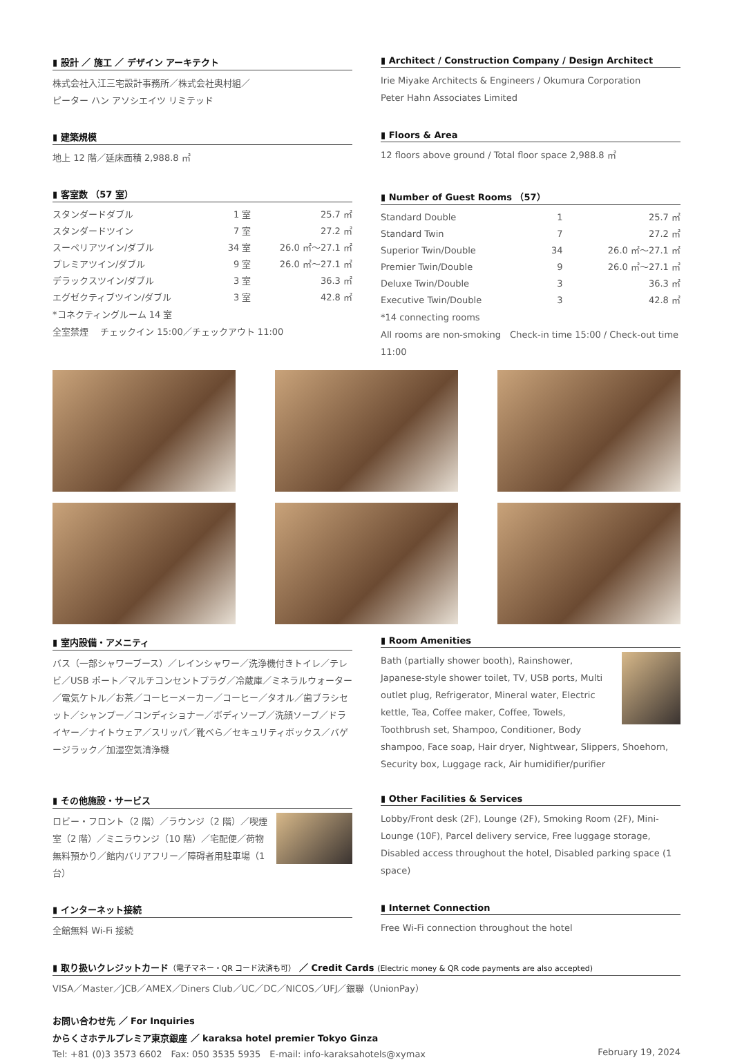▮ 設計 ／ 施工 ／ デザイン アーキテクト
株式会社入江三宅設計事務所／株式会社奥村組／
ピーター ハン アソシエイツ リミテッド
▮ Architect / Construction Company / Design Architect
Irie Miyake Architects & Engineers / Okumura Corporation
Peter Hahn Associates Limited
▮ 建築規模
地上 12 階／延床面積 2,988.8 ㎡
▮ Floors & Area
12 floors above ground / Total floor space 2,988.8 ㎡
▮ 客室数 （57 室）
| スタンダードダブル | 1 室 | 25.7 ㎡ |
| スタンダードツイン | 7 室 | 27.2 ㎡ |
| スーペリアツイン/ダブル | 34 室 | 26.0 ㎡～27.1 ㎡ |
| プレミアツイン/ダブル | 9 室 | 26.0 ㎡～27.1 ㎡ |
| デラックスツイン/ダブル | 3 室 | 36.3 ㎡ |
| エグゼクティブツイン/ダブル | 3 室 | 42.8 ㎡ |
*コネクティングルーム 14 室
全室禁煙　 チェックイン 15:00／チェックアウト 11:00
▮ Number of Guest Rooms （57）
| Standard Double | 1 | 25.7 ㎡ |
| Standard Twin | 7 | 27.2 ㎡ |
| Superior Twin/Double | 34 | 26.0 ㎡～27.1 ㎡ |
| Premier Twin/Double | 9 | 26.0 ㎡～27.1 ㎡ |
| Deluxe Twin/Double | 3 | 36.3 ㎡ |
| Executive Twin/Double | 3 | 42.8 ㎡ |
*14 connecting rooms
All rooms are non-smoking　Check-in time 15:00 / Check-out time 11:00
▮ 室内設備・アメニティ
バス（一部シャワーブース）／レインシャワー／洗浄機付きトイレ／テレビ／USB ポート／マルチコンセントプラグ／冷蔵庫／ミネラルウォーター／電気ケトル／お茶／コーヒーメーカー／コーヒー／タオル／歯ブラシセット／シャンプー／コンディショナー／ボディソープ／洗顔ソープ／ドライヤー／ナイトウェア／スリッパ／靴べら／セキュリティボックス／バゲージラック／加湿空気清浄機
▮ Room Amenities
Bath (partially shower booth), Rainshower, Japanese-style shower toilet, TV, USB ports, Multi outlet plug, Refrigerator, Mineral water, Electric kettle, Tea, Coffee maker, Coffee, Towels, Toothbrush set, Shampoo, Conditioner, Body shampoo, Face soap, Hair dryer, Nightwear, Slippers, Shoehorn, Security box, Luggage rack, Air humidifier/purifier
▮ その他施設・サービス
ロビー・フロント（2 階）／ラウンジ（2 階）／喫煙室（2 階）／ミニラウンジ（10 階）／宅配便／荷物無料預かり／館内バリアフリー／障碍者用駐車場（1 台）
▮ Other Facilities & Services
Lobby/Front desk (2F), Lounge (2F), Smoking Room (2F), Mini-Lounge (10F), Parcel delivery service, Free luggage storage, Disabled access throughout the hotel, Disabled parking space (1 space)
▮ インターネット接続
全館無料 Wi-Fi 接続
▮ Internet Connection
Free Wi-Fi connection throughout the hotel
▮ 取り扱いクレジットカード（電子マネー・QR コード決済も可） ／ Credit Cards (Electric money & QR code payments are also accepted)
VISA／Master／JCB／AMEX／Diners Club／UC／DC／NICOS／UFJ／銀聯（UnionPay）
お問い合わせ先 ／ For Inquiries
からくさホテルプレミア東京銀座 ／ karaksa hotel premier Tokyo Ginza
Tel: +81 (0)3 3573 6602　Fax: 050 3535 5935　E-mail: info-karaksahotels@xymax February 19, 2024